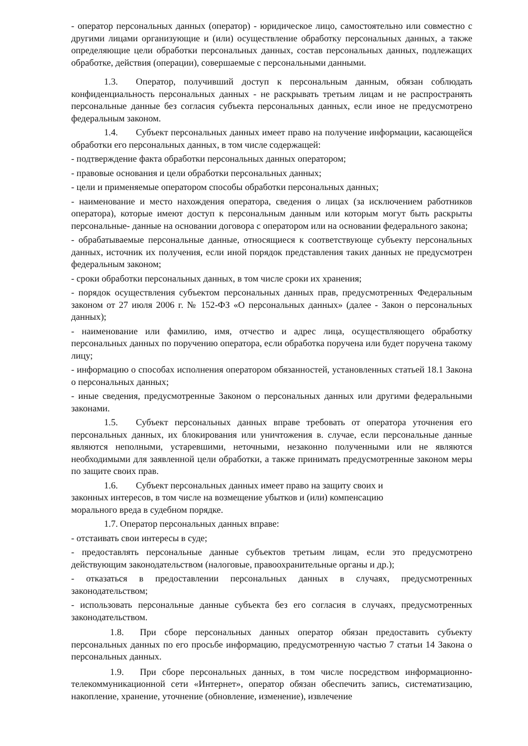- оператор персональных данных (оператор) - юридическое лицо, самостоятельно или совместно с другими лицами организующие и (или) осуществление обработку персональных данных, а также определяющие цели обработки персональных данных, состав персональных данных, подлежащих обработке, действия (операции), совершаемые с персональными данными.
1.3. Оператор, получивший доступ к персональным данным, обязан соблюдать конфиденциальность персональных данных - не раскрывать третьим лицам и не распространять персональные данные без согласия субъекта персональных данных, если иное не предусмотрено федеральным законом.
1.4. Субъект персональных данных имеет право на получение информации, касающейся обработки его персональных данных, в том числе содержащей:
- подтверждение факта обработки персональных данных оператором;
- правовые основания и цели обработки персональных данных;
- цели и применяемые оператором способы обработки персональных данных;
- наименование и место нахождения оператора, сведения о лицах (за исключением работников оператора), которые имеют доступ к персональным данным или которым могут быть раскрыты персональные- данные на основании договора с оператором или на основании федерального закона;
- обрабатываемые персональные данные, относящиеся к соответствующе субъекту персональных данных, источник их получения, если иной порядок представления таких данных не предусмотрен федеральным законом;
- сроки обработки персональных данных, в том числе сроки их хранения;
- порядок осуществления субъектом персональных данных прав, предусмотренных Федеральным законом от 27 июля 2006 г. № 152-ФЗ «О персональных данных» (далее - Закон о персональных данных);
- наименование или фамилию, имя, отчество и адрес лица, осуществляющего обработку персональных данных по поручению оператора, если обработка поручена или будет поручена такому лицу;
- информацию о способах исполнения оператором обязанностей, установленных статьей 18.1 Закона о персональных данных;
- иные сведения, предусмотренные Законом о персональных данных или другими федеральными законами.
1.5. Субъект персональных данных вправе требовать от оператора уточнения его персональных данных, их блокирования или уничтожения в. случае, если персональные данные являются неполными, устаревшими, неточными, незаконно полученными или не являются необходимыми для заявленной цели обработки, а также принимать предусмотренные законом меры по защите своих прав.
1.6. Субъект персональных данных имеет право на защиту своих и законных интересов, в том числе на возмещение убытков и (или) компенсацию морального вреда в судебном порядке.
1.7. Оператор персональных данных вправе:
- отстаивать свои интересы в суде;
- предоставлять персональные данные субъектов третьим лицам, если это предусмотрено действующим законодательством (налоговые, правоохранительные органы и др.);
- отказаться в предоставлении персональных данных в случаях, предусмотренных законодательством;
- использовать персональные данные субъекта без его согласия в случаях, предусмотренных законодательством.
1.8. При сборе персональных данных оператор обязан предоставить субъекту персональных данных по его просьбе информацию, предусмотренную частью 7 статьи 14 Закона о персональных данных.
1.9. При сборе персональных данных, в том числе посредством информационно-телекоммуникационной сети «Интернет», оператор обязан обеспечить запись, систематизацию, накопление, хранение, уточнение (обновление, изменение), извлечение